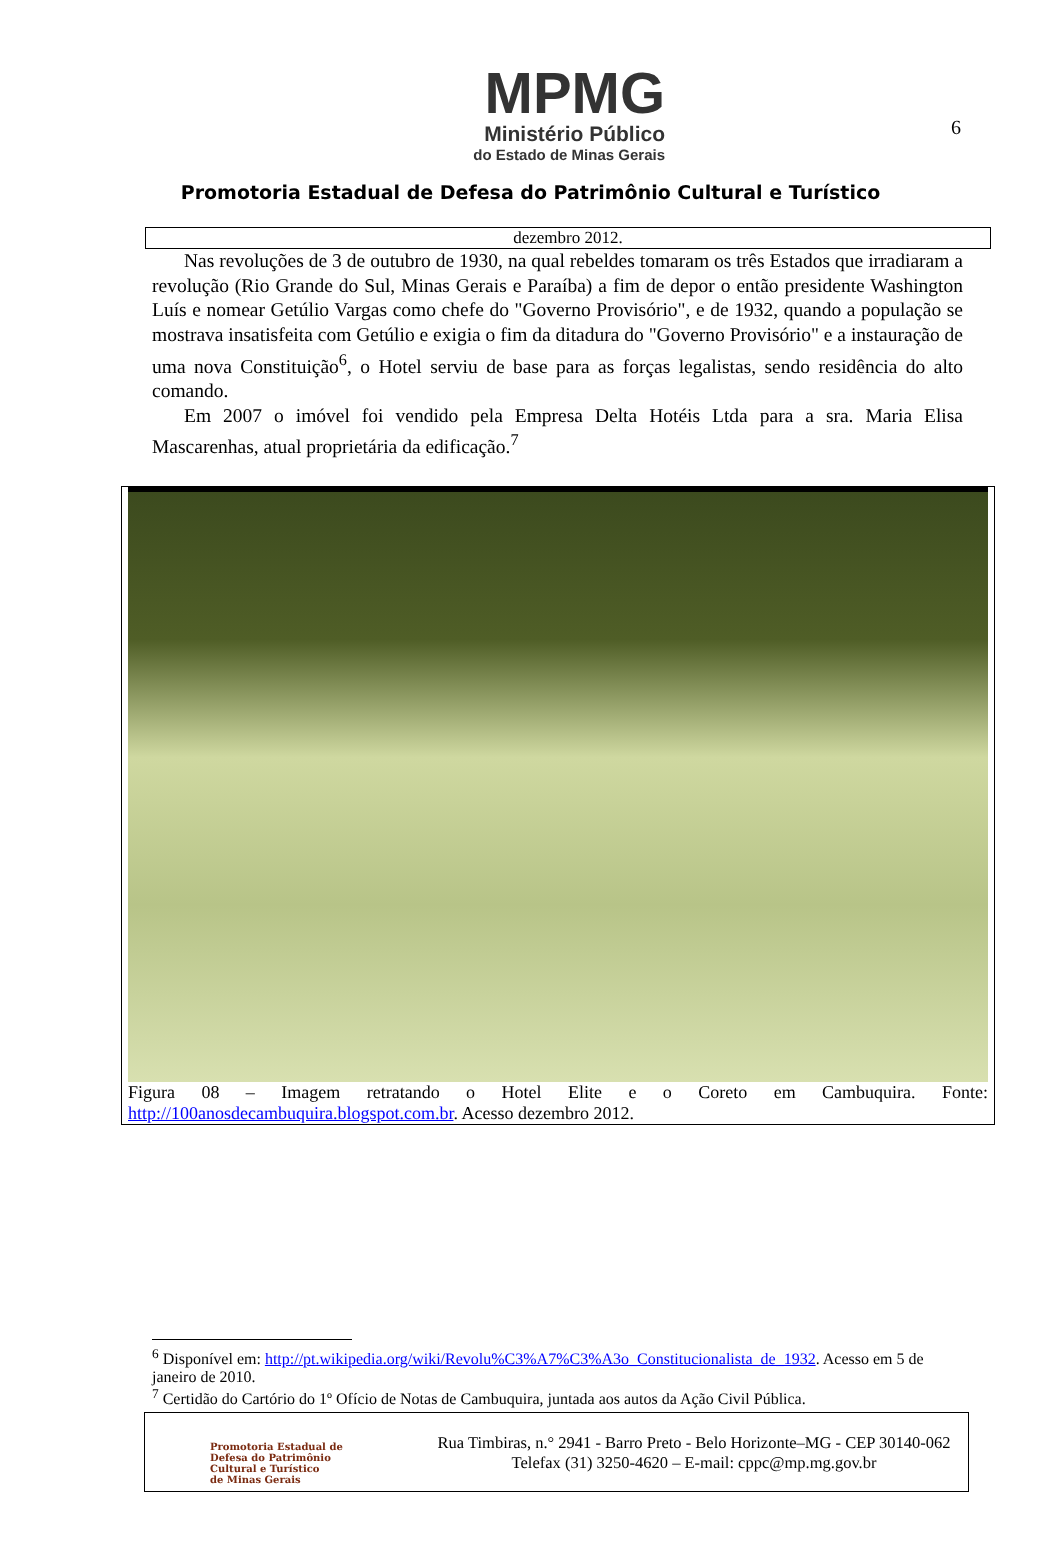6
MPMG
Ministério Público
do Estado de Minas Gerais
Promotoria Estadual de Defesa do Patrimônio Cultural e Turístico
dezembro 2012.
Nas revoluções de 3 de outubro de 1930, na qual rebeldes tomaram os três Estados que irradiaram a revolução (Rio Grande do Sul, Minas Gerais e Paraíba) a fim de depor o então presidente Washington Luís e nomear Getúlio Vargas como chefe do "Governo Provisório", e de 1932, quando a população se mostrava insatisfeita com Getúlio e exigia o fim da ditadura do "Governo Provisório" e a instauração de uma nova Constituição<sup>6</sup>, o Hotel serviu de base para as forças legalistas, sendo residência do alto comando.
Em 2007 o imóvel foi vendido pela Empresa Delta Hotéis Ltda para a sra. Maria Elisa Mascarenhas, atual proprietária da edificação.<sup>7</sup>
Figura 08 – Imagem retratando o Hotel Elite e o Coreto em Cambuquira. Fonte: http://100anosdecambuquira.blogspot.com.br. Acesso dezembro 2012.
<sup>6</sup> Disponível em: http://pt.wikipedia.org/wiki/Revolu%C3%A7%C3%A3o_Constitucionalista_de_1932. Acesso em 5 de janeiro de 2010.
<sup>7</sup> Certidão do Cartório do 1º Ofício de Notas de Cambuquira, juntada aos autos da Ação Civil Pública.
Promotoria Estadual de
Defesa do Patrimônio
Cultural e Turístico
de Minas Gerais
Rua Timbiras, n.° 2941 - Barro Preto - Belo Horizonte–MG - CEP 30140-062
Telefax (31) 3250-4620 – E-mail: cppc@mp.mg.gov.br